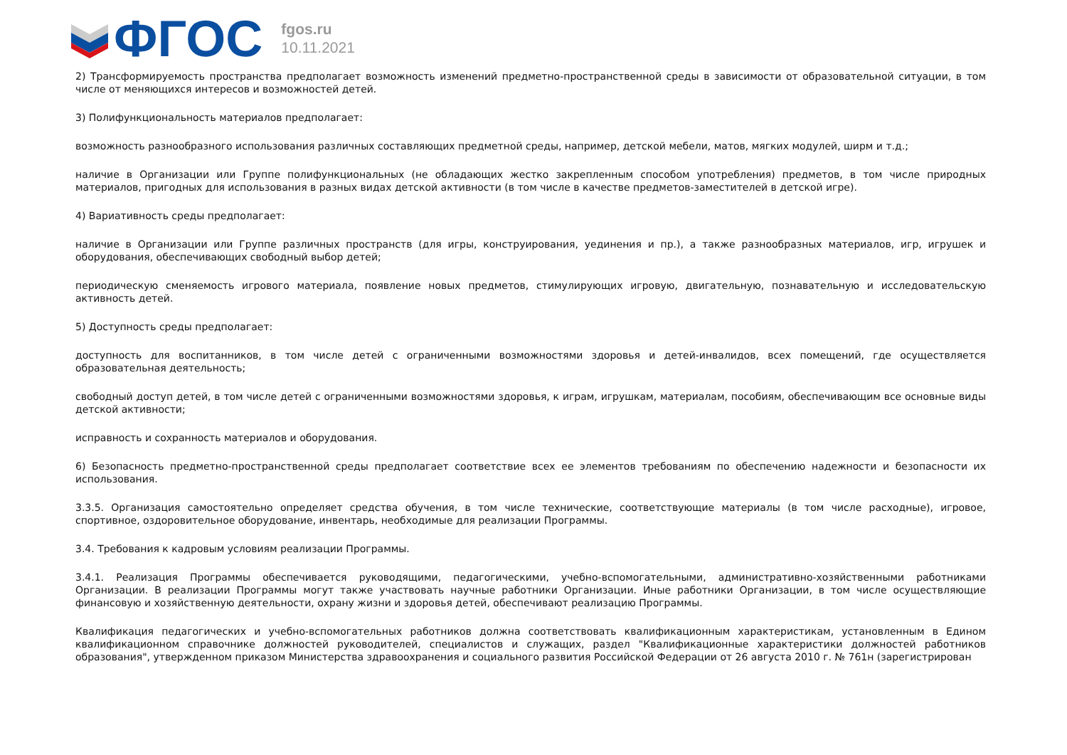ФГОС
fgos.ru
10.11.2021
2) Трансформируемость пространства предполагает возможность изменений предметно-пространственной среды в зависимости от образовательной ситуации, в том числе от меняющихся интересов и возможностей детей.
3) Полифункциональность материалов предполагает:
возможность разнообразного использования различных составляющих предметной среды, например, детской мебели, матов, мягких модулей, ширм и т.д.;
наличие в Организации или Группе полифункциональных (не обладающих жестко закрепленным способом употребления) предметов, в том числе природных материалов, пригодных для использования в разных видах детской активности (в том числе в качестве предметов-заместителей в детской игре).
4) Вариативность среды предполагает:
наличие в Организации или Группе различных пространств (для игры, конструирования, уединения и пр.), а также разнообразных материалов, игр, игрушек и оборудования, обеспечивающих свободный выбор детей;
периодическую сменяемость игрового материала, появление новых предметов, стимулирующих игровую, двигательную, познавательную и исследовательскую активность детей.
5) Доступность среды предполагает:
доступность для воспитанников, в том числе детей с ограниченными возможностями здоровья и детей-инвалидов, всех помещений, где осуществляется образовательная деятельность;
свободный доступ детей, в том числе детей с ограниченными возможностями здоровья, к играм, игрушкам, материалам, пособиям, обеспечивающим все основные виды детской активности;
исправность и сохранность материалов и оборудования.
6) Безопасность предметно-пространственной среды предполагает соответствие всех ее элементов требованиям по обеспечению надежности и безопасности их использования.
3.3.5. Организация самостоятельно определяет средства обучения, в том числе технические, соответствующие материалы (в том числе расходные), игровое, спортивное, оздоровительное оборудование, инвентарь, необходимые для реализации Программы.
3.4. Требования к кадровым условиям реализации Программы.
3.4.1. Реализация Программы обеспечивается руководящими, педагогическими, учебно-вспомогательными, административно-хозяйственными работниками Организации. В реализации Программы могут также участвовать научные работники Организации. Иные работники Организации, в том числе осуществляющие финансовую и хозяйственную деятельности, охрану жизни и здоровья детей, обеспечивают реализацию Программы.
Квалификация педагогических и учебно-вспомогательных работников должна соответствовать квалификационным характеристикам, установленным в Едином квалификационном справочнике должностей руководителей, специалистов и служащих, раздел "Квалификационные характеристики должностей работников образования", утвержденном приказом Министерства здравоохранения и социального развития Российской Федерации от 26 августа 2010 г. № 761н (зарегистрирован